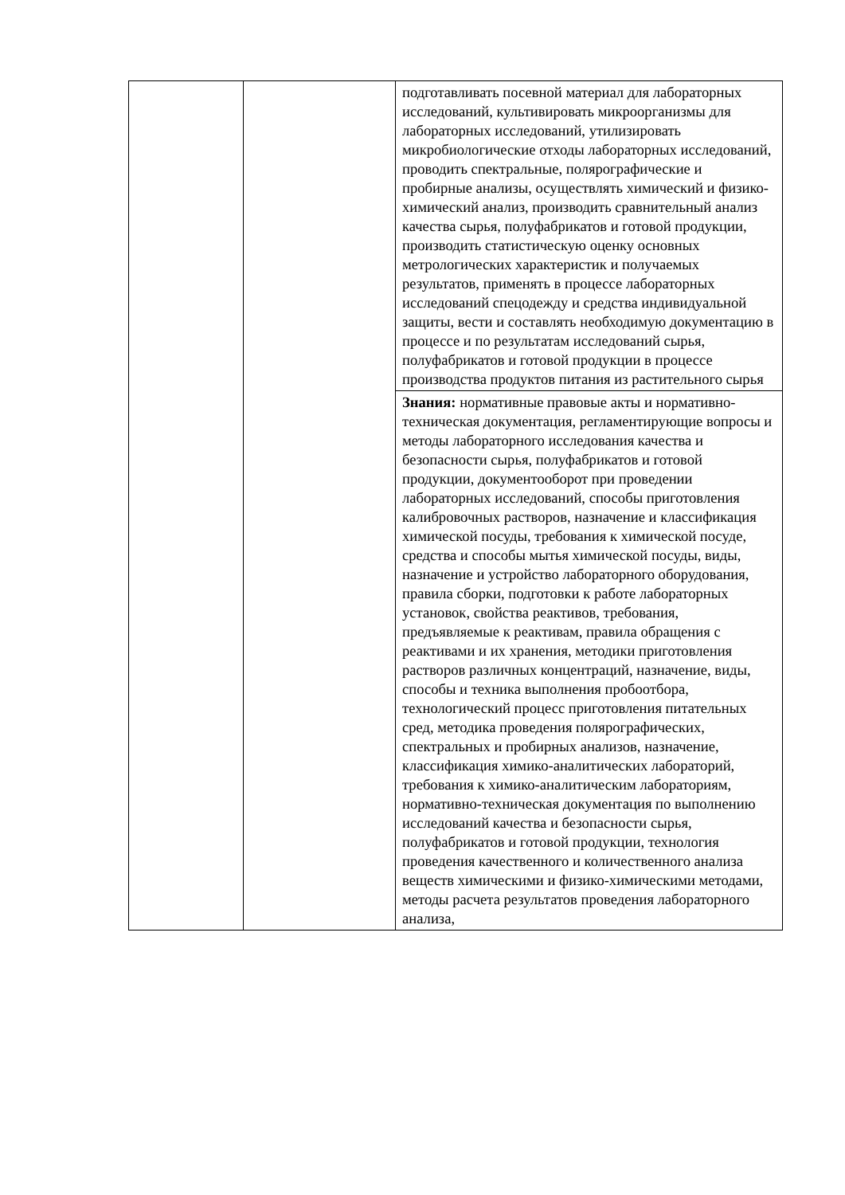| | | подготавливать посевной материал для лабораторных исследований, культивировать микроорганизмы для лабораторных исследований, утилизировать микробиологические отходы лабораторных исследований, проводить спектральные, полярографические и пробирные анализы, осуществлять химический и физико-химический анализ, производить сравнительный анализ качества сырья, полуфабрикатов и готовой продукции, производить статистическую оценку основных метрологических характеристик и получаемых результатов, применять в процессе лабораторных исследований спецодежду и средства индивидуальной защиты, вести и составлять необходимую документацию в процессе и по результатам исследований сырья, полуфабрикатов и готовой продукции в процессе производства продуктов питания из растительного сырья |
| | | Знания: нормативные правовые акты и нормативно-техническая документация, регламентирующие вопросы и методы лабораторного исследования качества и безопасности сырья, полуфабрикатов и готовой продукции, документооборот при проведении лабораторных исследований, способы приготовления калибровочных растворов, назначение и классификация химической посуды, требования к химической посуде, средства и способы мытья химической посуды, виды, назначение и устройство лабораторного оборудования, правила сборки, подготовки к работе лабораторных установок, свойства реактивов, требования, предъявляемые к реактивам, правила обращения с реактивами и их хранения, методики приготовления растворов различных концентраций, назначение, виды, способы и техника выполнения пробоотбора, технологический процесс приготовления питательных сред, методика проведения полярографических, спектральных и пробирных анализов, назначение, классификация химико-аналитических лабораторий, требования к химико-аналитическим лабораториям, нормативно-техническая документация по выполнению исследований качества и безопасности сырья, полуфабрикатов и готовой продукции, технология проведения качественного и количественного анализа веществ химическими и физико-химическими методами, методы расчета результатов проведения лабораторного анализа, |